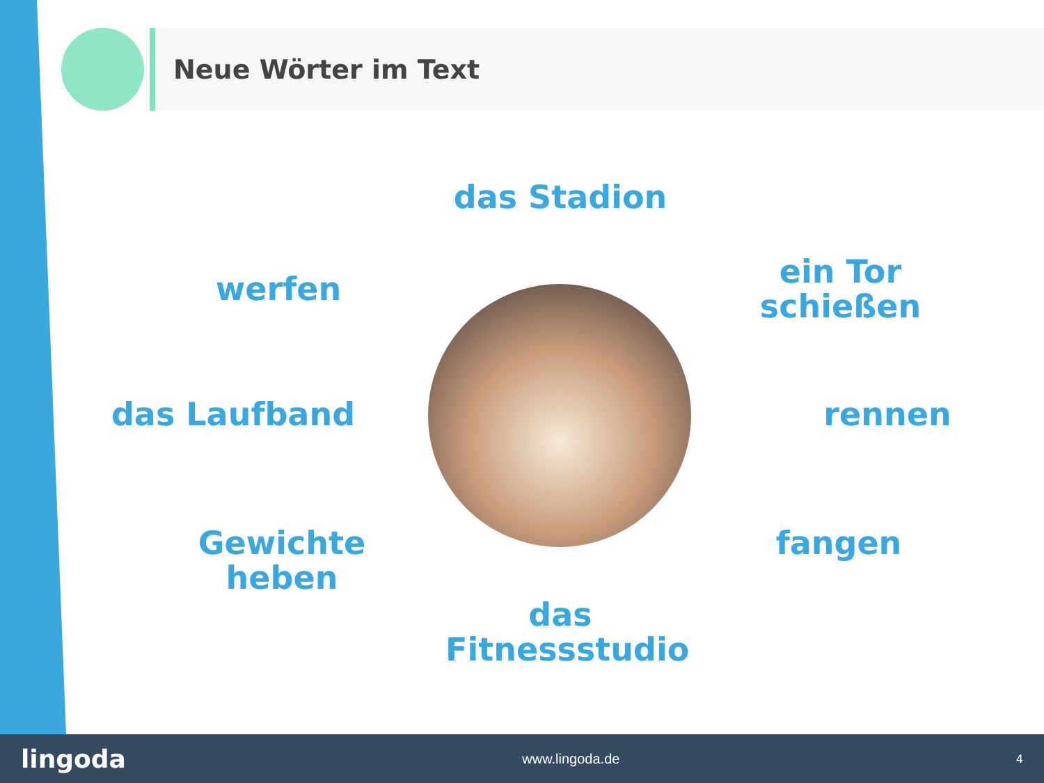Neue Wörter im Text
das Stadion
werfen
ein Tor schießen
das Laufband rennen
Gewichte heben fangen
das Fitnessstudio
lingoda www.lingoda.de 4